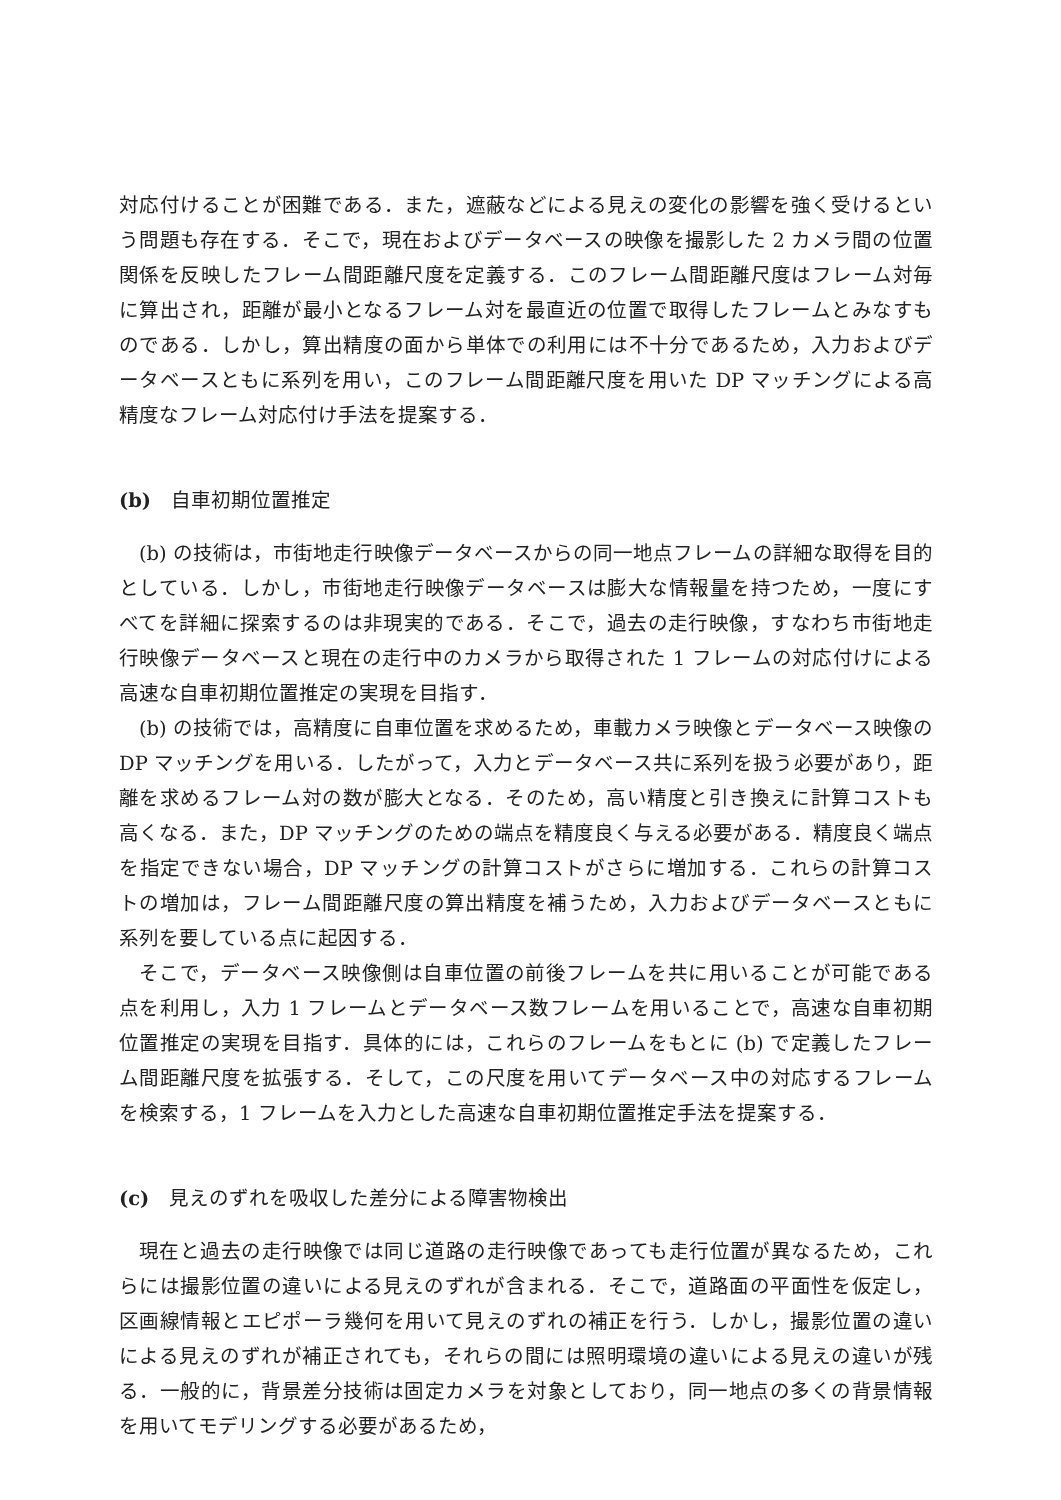対応付けることが困難である．また，遮蔽などによる見えの変化の影響を強く受けるという問題も存在する．そこで，現在およびデータベースの映像を撮影した 2 カメラ間の位置関係を反映したフレーム間距離尺度を定義する．このフレーム間距離尺度はフレーム対毎に算出され，距離が最小となるフレーム対を最直近の位置で取得したフレームとみなすものである．しかし，算出精度の面から単体での利用には不十分であるため，入力およびデータベースともに系列を用い，このフレーム間距離尺度を用いた DP マッチングによる高精度なフレーム対応付け手法を提案する．
(b)　自車初期位置推定
(b) の技術は，市街地走行映像データベースからの同一地点フレームの詳細な取得を目的としている．しかし，市街地走行映像データベースは膨大な情報量を持つため，一度にすべてを詳細に探索するのは非現実的である．そこで，過去の走行映像，すなわち市街地走行映像データベースと現在の走行中のカメラから取得された 1 フレームの対応付けによる高速な自車初期位置推定の実現を目指す．
(b) の技術では，高精度に自車位置を求めるため，車載カメラ映像とデータベース映像の DP マッチングを用いる．したがって，入力とデータベース共に系列を扱う必要があり，距離を求めるフレーム対の数が膨大となる．そのため，高い精度と引き換えに計算コストも高くなる．また，DP マッチングのための端点を精度良く与える必要がある．精度良く端点を指定できない場合，DP マッチングの計算コストがさらに増加する．これらの計算コストの増加は，フレーム間距離尺度の算出精度を補うため，入力およびデータベースともに系列を要している点に起因する．
そこで，データベース映像側は自車位置の前後フレームを共に用いることが可能である点を利用し，入力 1 フレームとデータベース数フレームを用いることで，高速な自車初期位置推定の実現を目指す．具体的には，これらのフレームをもとに (b) で定義したフレーム間距離尺度を拡張する．そして，この尺度を用いてデータベース中の対応するフレームを検索する，1 フレームを入力とした高速な自車初期位置推定手法を提案する．
(c)　見えのずれを吸収した差分による障害物検出
現在と過去の走行映像では同じ道路の走行映像であっても走行位置が異なるため，これらには撮影位置の違いによる見えのずれが含まれる．そこで，道路面の平面性を仮定し，区画線情報とエピポーラ幾何を用いて見えのずれの補正を行う．しかし，撮影位置の違いによる見えのずれが補正されても，それらの間には照明環境の違いによる見えの違いが残る．一般的に，背景差分技術は固定カメラを対象としており，同一地点の多くの背景情報を用いてモデリングする必要があるため，